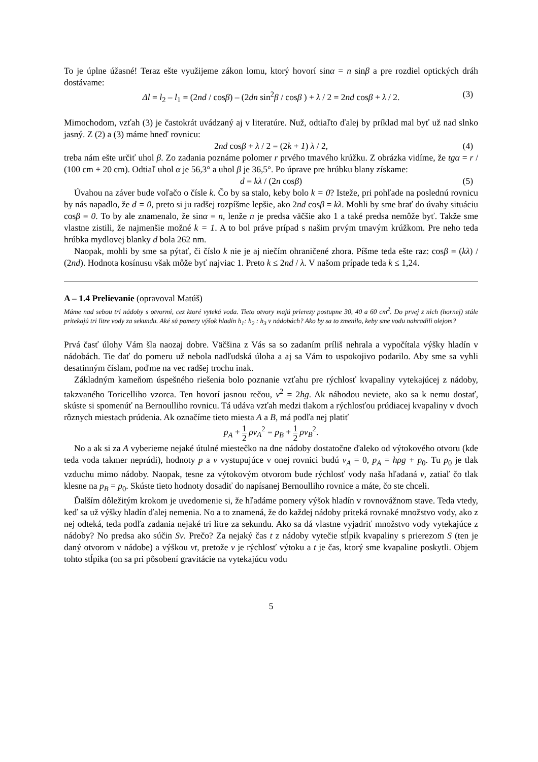To je úplne úžasné! Teraz ešte využijeme zákon lomu, ktorý hovorí sinα = n sinβ a pre rozdiel optických dráh dostávame:
Δl = l<sub>2</sub> – l<sub>1</sub> = (2nd / cosβ) – (2dn sin<sup>2</sup>β / cosβ ) + λ / 2 = 2nd cosβ + λ / 2. (3)
Mimochodom, vzťah (3) je častokrát uvádzaný aj v literatúre. Nuž, odtiaľto ďalej by príklad mal byť už nad slnko jasný. Z (2) a (3) máme hneď rovnicu:
2nd cosβ + λ / 2 = (2k + 1) λ / 2, (4)
treba nám ešte určiť uhol β. Zo zadania poznáme polomer r prvého tmavého krúžku. Z obrázka vidíme, že tgα = r / (100 cm + 20 cm). Odtiaľ uhol α je 56,3° a uhol β je 36,5°. Po úprave pre hrúbku blany získame:
d = kλ / (2n cosβ) (5)
Úvahou na záver bude voľačo o čísle k. Čo by sa stalo, keby bolo k = 0? Isteže, pri pohľade na poslednú rovnicu by nás napadlo, že d = 0, preto si ju radšej rozpíšme lepšie, ako 2nd cosβ = kλ. Mohli by sme brať do úvahy situáciu cosβ = 0. To by ale znamenalo, že sinα = n, lenže n je predsa väčšie ako 1 a také predsa nemôže byť. Takže sme vlastne zistili, že najmenšie možné k = 1. A to bol práve prípad s našim prvým tmavým krúžkom. Pre neho teda hrúbka mydlovej blanky d bola 262 nm.
Naopak, mohli by sme sa pýtať, či číslo k nie je aj niečím ohraničené zhora. Píšme teda ešte raz: cosβ = (kλ) / (2nd). Hodnota kosínusu však môže byť najviac 1. Preto k ≤ 2nd / λ. V našom prípade teda k ≤ 1,24.
A – 1.4 Prelievanie (opravoval Matúš)
Máme nad sebou tri nádoby s otvormi, cez ktoré vyteká voda. Tieto otvory majú prierezy postupne 30, 40 a 60 cm<sup>2</sup>. Do prvej z nich (hornej) stále pritekajú tri litre vody za sekundu. Aké sú pomery výšok hladín h<sub>1</sub>: h<sub>2</sub> : h<sub>3</sub> v nádobách? Ako by sa to zmenilo, keby sme vodu nahradili olejom?
Prvá časť úlohy Vám šla naozaj dobre. Väčšina z Vás sa so zadaním príliš nehrala a vypočítala výšky hladín v nádobách. Tie dať do pomeru už nebola nadľudská úloha a aj sa Vám to uspokojivo podarilo. Aby sme sa vyhli desatinným číslam, poďme na vec radšej trochu inak.
Základným kameňom úspešného riešenia bolo poznanie vzťahu pre rýchlosť kvapaliny vytekajúcej z nádoby, takzvaného Toricelliho vzorca. Ten hovorí jasnou rečou, v<sup>2</sup> = 2hg. Ak náhodou neviete, ako sa k nemu dostať, skúste si spomenúť na Bernoulliho rovnicu. Tá udáva vzťah medzi tlakom a rýchlosťou prúdiacej kvapaliny v dvoch rôznych miestach prúdenia. Ak označíme tieto miesta A a B, má podľa nej platiť
p<sub>A</sub> + 1 2 ρv<sub>A</sub><sup>2</sup> = p<sub>B</sub> + 1 2 ρv<sub>B</sub><sup>2</sup>.
No a ak si za A vyberieme nejaké útulné miestečko na dne nádoby dostatočne ďaleko od výtokového otvoru (kde teda voda takmer neprúdi), hodnoty p a v vystupujúce v onej rovnici budú v<sub>A</sub> = 0, p<sub>A</sub> = hρg + p<sub>0</sub>. Tu p<sub>0</sub> je tlak vzduchu mimo nádoby. Naopak, tesne za výtokovým otvorom bude rýchlosť vody naša hľadaná v, zatiaľ čo tlak klesne na p<sub>B</sub> = p<sub>0</sub>. Skúste tieto hodnoty dosadiť do napísanej Bernoulliho rovnice a máte, čo ste chceli.
Ďalším dôležitým krokom je uvedomenie si, že hľadáme pomery výšok hladín v rovnovážnom stave. Teda vtedy, keď sa už výšky hladín ďalej nemenia. No a to znamená, že do každej nádoby priteká rovnaké množstvo vody, ako z nej odteká, teda podľa zadania nejaké tri litre za sekundu. Ako sa dá vlastne vyjadriť množstvo vody vytekajúce z nádoby? No predsa ako súčin Sv. Prečo? Za nejaký čas t z nádoby vytečie stĺpik kvapaliny s prierezom S (ten je daný otvorom v nádobe) a výškou vt, pretože v je rýchlosť výtoku a t je čas, ktorý sme kvapaline poskytli. Objem tohto stĺpika (on sa pri pôsobení gravitácie na vytekajúcu vodu
5